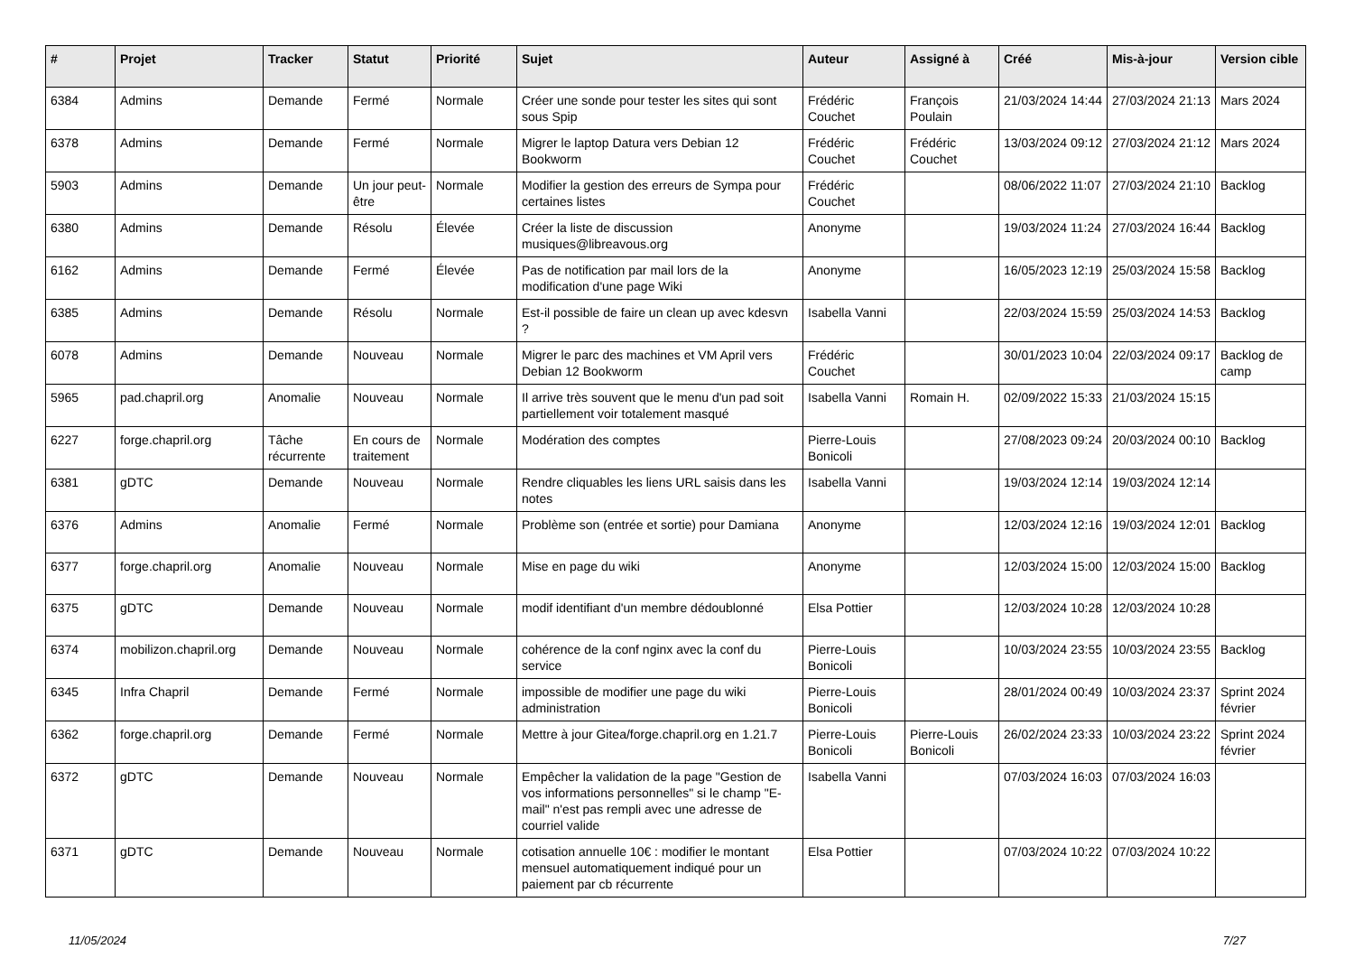| # | Projet | Tracker | Statut | Priorité | Sujet | Auteur | Assigné à | Créé | Mis-à-jour | Version cible |
| --- | --- | --- | --- | --- | --- | --- | --- | --- | --- | --- |
| 6384 | Admins | Demande | Fermé | Normale | Créer une sonde pour tester les sites qui sont sous Spip | Frédéric Couchet | François Poulain | 21/03/2024 14:44 | 27/03/2024 21:13 | Mars 2024 |
| 6378 | Admins | Demande | Fermé | Normale | Migrer le laptop Datura vers Debian 12 Bookworm | Frédéric Couchet | Frédéric Couchet | 13/03/2024 09:12 | 27/03/2024 21:12 | Mars 2024 |
| 5903 | Admins | Demande | Un jour peut-être | Normale | Modifier la gestion des erreurs de Sympa pour certaines listes | Frédéric Couchet | | 08/06/2022 11:07 | 27/03/2024 21:10 | Backlog |
| 6380 | Admins | Demande | Résolu | Élevée | Créer la liste de discussion musiques@libreavous.org | Anonyme | | 19/03/2024 11:24 | 27/03/2024 16:44 | Backlog |
| 6162 | Admins | Demande | Fermé | Élevée | Pas de notification par mail lors de la modification d'une page Wiki | Anonyme | | 16/05/2023 12:19 | 25/03/2024 15:58 | Backlog |
| 6385 | Admins | Demande | Résolu | Normale | Est-il possible de faire un clean up avec kdesvn ? | Isabella Vanni | | 22/03/2024 15:59 | 25/03/2024 14:53 | Backlog |
| 6078 | Admins | Demande | Nouveau | Normale | Migrer le parc des machines et VM April vers Debian 12 Bookworm | Frédéric Couchet | | 30/01/2023 10:04 | 22/03/2024 09:17 | Backlog de camp |
| 5965 | pad.chapril.org | Anomalie | Nouveau | Normale | Il arrive très souvent que le menu d'un pad soit partiellement voir totalement masqué | Isabella Vanni | Romain H. | 02/09/2022 15:33 | 21/03/2024 15:15 | |
| 6227 | forge.chapril.org | Tâche récurrente | En cours de traitement | Normale | Modération des comptes | Pierre-Louis Bonicoli | | 27/08/2023 09:24 | 20/03/2024 00:10 | Backlog |
| 6381 | gDTC | Demande | Nouveau | Normale | Rendre cliquables les liens URL saisis dans les notes | Isabella Vanni | | 19/03/2024 12:14 | 19/03/2024 12:14 | |
| 6376 | Admins | Anomalie | Fermé | Normale | Problème son (entrée et sortie) pour Damiana | Anonyme | | 12/03/2024 12:16 | 19/03/2024 12:01 | Backlog |
| 6377 | forge.chapril.org | Anomalie | Nouveau | Normale | Mise en page du wiki | Anonyme | | 12/03/2024 15:00 | 12/03/2024 15:00 | Backlog |
| 6375 | gDTC | Demande | Nouveau | Normale | modif identifiant d'un membre dédoublonné | Elsa Pottier | | 12/03/2024 10:28 | 12/03/2024 10:28 | |
| 6374 | mobilizon.chapril.org | Demande | Nouveau | Normale | cohérence de la conf nginx avec la conf du service | Pierre-Louis Bonicoli | | 10/03/2024 23:55 | 10/03/2024 23:55 | Backlog |
| 6345 | Infra Chapril | Demande | Fermé | Normale | impossible de modifier une page du wiki administration | Pierre-Louis Bonicoli | | 28/01/2024 00:49 | 10/03/2024 23:37 | Sprint 2024 février |
| 6362 | forge.chapril.org | Demande | Fermé | Normale | Mettre à jour Gitea/forge.chapril.org en 1.21.7 | Pierre-Louis Bonicoli | Pierre-Louis Bonicoli | 26/02/2024 23:33 | 10/03/2024 23:22 | Sprint 2024 février |
| 6372 | gDTC | Demande | Nouveau | Normale | Empêcher la validation de la page "Gestion de vos informations personnelles" si le champ "E-mail" n'est pas rempli avec une adresse de courriel valide | Isabella Vanni | | 07/03/2024 16:03 | 07/03/2024 16:03 | |
| 6371 | gDTC | Demande | Nouveau | Normale | cotisation annuelle 10€ : modifier le montant mensuel automatiquement indiqué pour un paiement par cb récurrente | Elsa Pottier | | 07/03/2024 10:22 | 07/03/2024 10:22 | |
11/05/2024 7/27